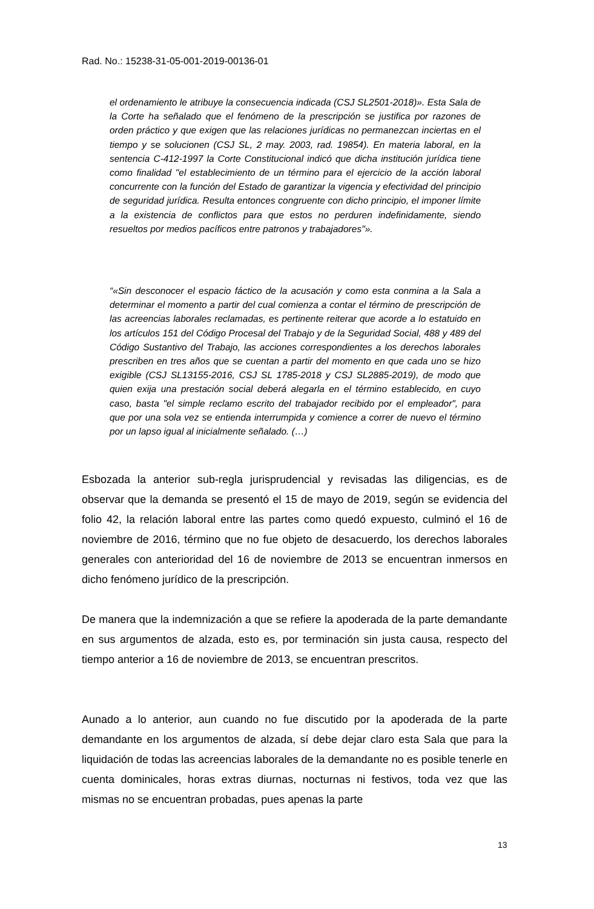Rad. No.: 15238-31-05-001-2019-00136-01
el ordenamiento le atribuye la consecuencia indicada (CSJ SL2501-2018)». Esta Sala de la Corte ha señalado que el fenómeno de la prescripción se justifica por razones de orden práctico y que exigen que las relaciones jurídicas no permanezcan inciertas en el tiempo y se solucionen (CSJ SL, 2 may. 2003, rad. 19854). En materia laboral, en la sentencia C-412-1997 la Corte Constitucional indicó que dicha institución jurídica tiene como finalidad "el establecimiento de un término para el ejercicio de la acción laboral concurrente con la función del Estado de garantizar la vigencia y efectividad del principio de seguridad jurídica. Resulta entonces congruente con dicho principio, el imponer límite a la existencia de conflictos para que estos no perduren indefinidamente, siendo resueltos por medios pacíficos entre patronos y trabajadores"».
“«Sin desconocer el espacio fáctico de la acusación y como esta conmina a la Sala a determinar el momento a partir del cual comienza a contar el término de prescripción de las acreencias laborales reclamadas, es pertinente reiterar que acorde a lo estatuido en los artículos 151 del Código Procesal del Trabajo y de la Seguridad Social, 488 y 489 del Código Sustantivo del Trabajo, las acciones correspondientes a los derechos laborales prescriben en tres años que se cuentan a partir del momento en que cada uno se hizo exigible (CSJ SL13155-2016, CSJ SL 1785-2018 y CSJ SL2885-2019), de modo que quien exija una prestación social deberá alegarla en el término establecido, en cuyo caso, basta "el simple reclamo escrito del trabajador recibido por el empleador", para que por una sola vez se entienda interrumpida y comience a correr de nuevo el término por un lapso igual al inicialmente señalado. (…)
Esbozada la anterior sub-regla jurisprudencial y revisadas las diligencias, es de observar que la demanda se presentó el 15 de mayo de 2019, según se evidencia del folio 42, la relación laboral entre las partes como quedó expuesto, culminó el 16 de noviembre de 2016, término que no fue objeto de desacuerdo, los derechos laborales generales con anterioridad del 16 de noviembre de 2013 se encuentran inmersos en dicho fenómeno jurídico de la prescripción.
De manera que la indemnización a que se refiere la apoderada de la parte demandante en sus argumentos de alzada, esto es, por terminación sin justa causa, respecto del tiempo anterior a 16 de noviembre de 2013, se encuentran prescritos.
Aunado a lo anterior, aun cuando no fue discutido por la apoderada de la parte demandante en los argumentos de alzada, sí debe dejar claro esta Sala que para la liquidación de todas las acreencias laborales de la demandante no es posible tenerle en cuenta dominicales, horas extras diurnas, nocturnas ni festivos, toda vez que las mismas no se encuentran probadas, pues apenas la parte
13